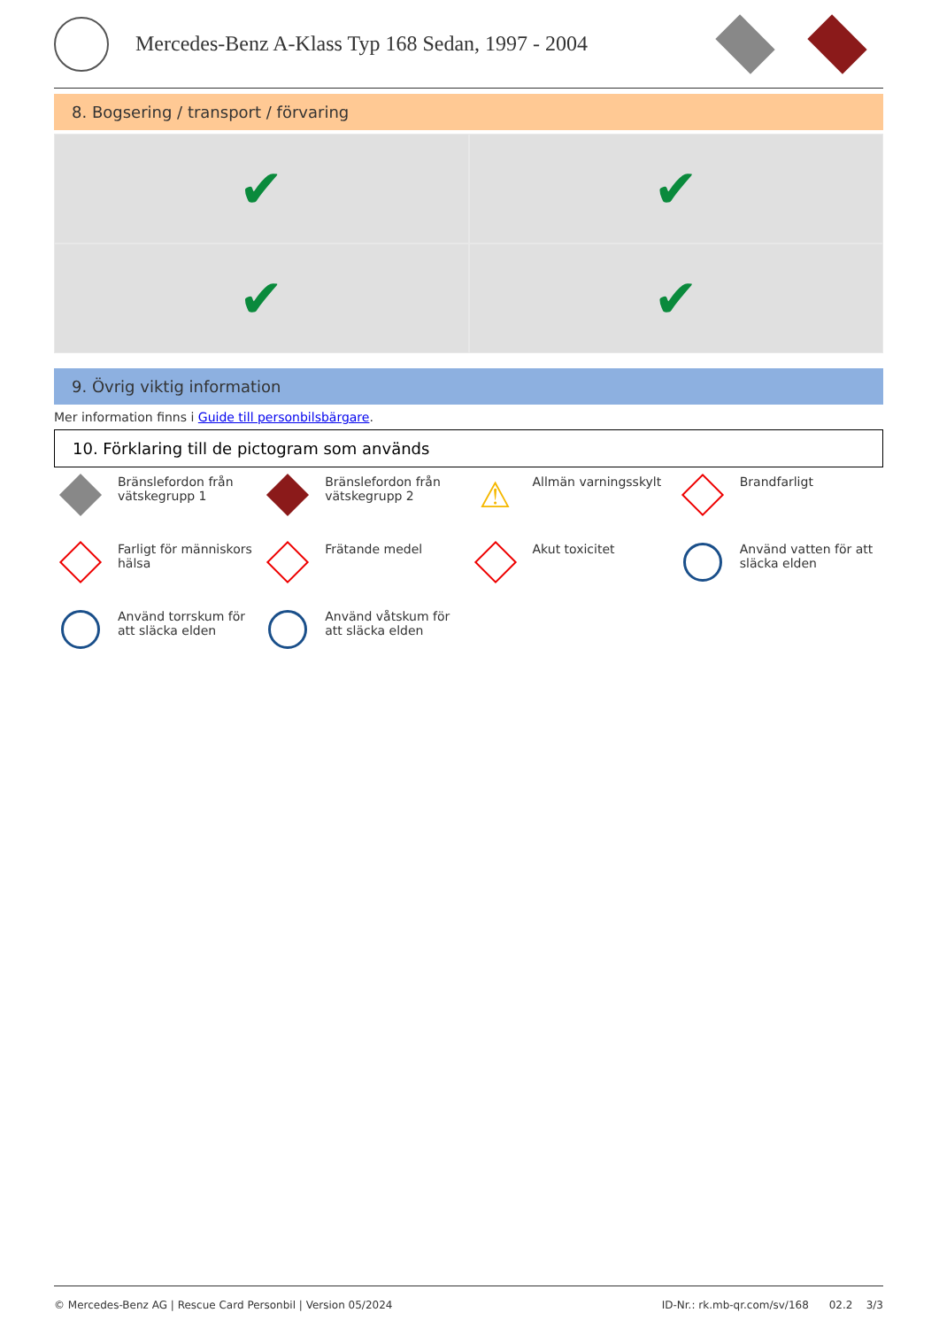Mercedes-Benz A-Klass Typ 168 Sedan, 1997 - 2004
8. Bogsering / transport / förvaring
✔
✔
✔
✔
9. Övrig viktig information
Mer information finns i Guide till personbilsbärgare.
10. Förklaring till de pictogram som används
Bränslefordon från vätskegrupp 1
Bränslefordon från vätskegrupp 2
⚠
Allmän varningsskylt
Brandfarligt
Farligt för människors hälsa
Frätande medel
Akut toxicitet
Använd vatten för att släcka elden
Använd torrskum för att släcka elden
Använd våtskum för att släcka elden
© Mercedes-Benz AG | Rescue Card Personbil | Version 05/2024 ID-Nr.: rk.mb-qr.com/sv/168 02.2 3/3